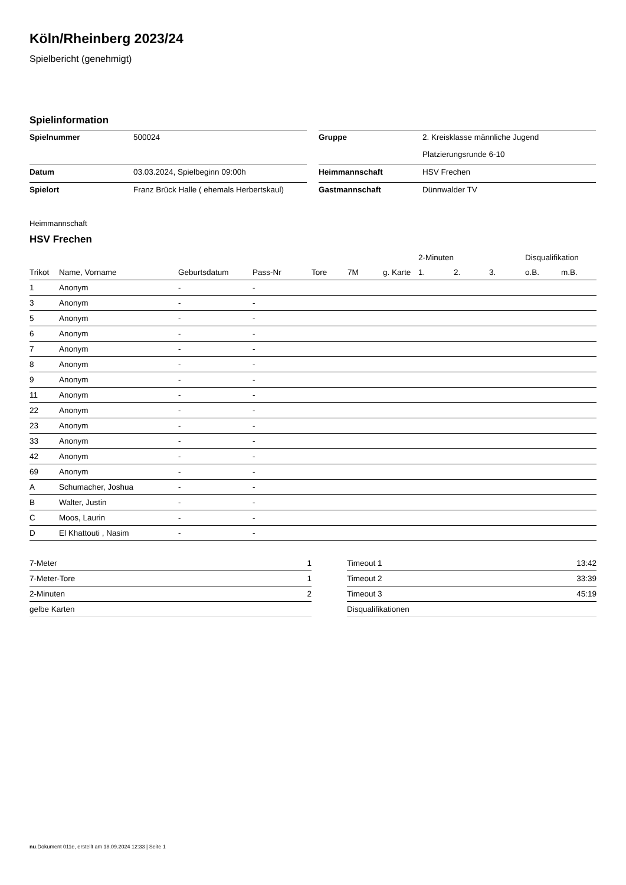Köln/Rheinberg 2023/24
Spielbericht (genehmigt)
Spielinformation
| Spielnummer | 500024 |
| Datum | 03.03.2024, Spielbeginn 09:00h |
| Spielort | Franz Brück Halle ( ehemals Herbertskaul) |
| Gruppe | 2. Kreisklasse männliche Jugend |
| | Platzierungsrunde 6-10 |
| Heimmannschaft | HSV Frechen |
| Gastmannschaft | Dünnwalder TV |
Heimmannschaft
HSV Frechen
| | | | | | | | 2-Minuten | | | Disqualifikation | |
| --- | --- | --- | --- | --- | --- | --- | --- | --- | --- | --- | --- |
| Trikot | Name, Vorname | Geburtsdatum | Pass-Nr | Tore | 7M | g. Karte | 1. | 2. | 3. | o.B. | m.B. |
| 1 | Anonym | - | - | | | | | | | | |
| 3 | Anonym | - | - | | | | | | | | |
| 5 | Anonym | - | - | | | | | | | | |
| 6 | Anonym | - | - | | | | | | | | |
| 7 | Anonym | - | - | | | | | | | | |
| 8 | Anonym | - | - | | | | | | | | |
| 9 | Anonym | - | - | | | | | | | | |
| 11 | Anonym | - | - | | | | | | | | |
| 22 | Anonym | - | - | | | | | | | | |
| 23 | Anonym | - | - | | | | | | | | |
| 33 | Anonym | - | - | | | | | | | | |
| 42 | Anonym | - | - | | | | | | | | |
| 69 | Anonym | - | - | | | | | | | | |
| A | Schumacher, Joshua | - | - | | | | | | | | |
| B | Walter, Justin | - | - | | | | | | | | |
| C | Moos, Laurin | - | - | | | | | | | | |
| D | El Khattouti , Nasim | - | - | | | | | | | | |
| 7-Meter | 1 |
| 7-Meter-Tore | 1 |
| 2-Minuten | 2 |
| gelbe Karten | |
| Timeout 1 | 13:42 |
| Timeout 2 | 33:39 |
| Timeout 3 | 45:19 |
| Disqualifikationen | |
nu.Dokument 011e, erstellt am 18.09.2024 12:33 | Seite 1